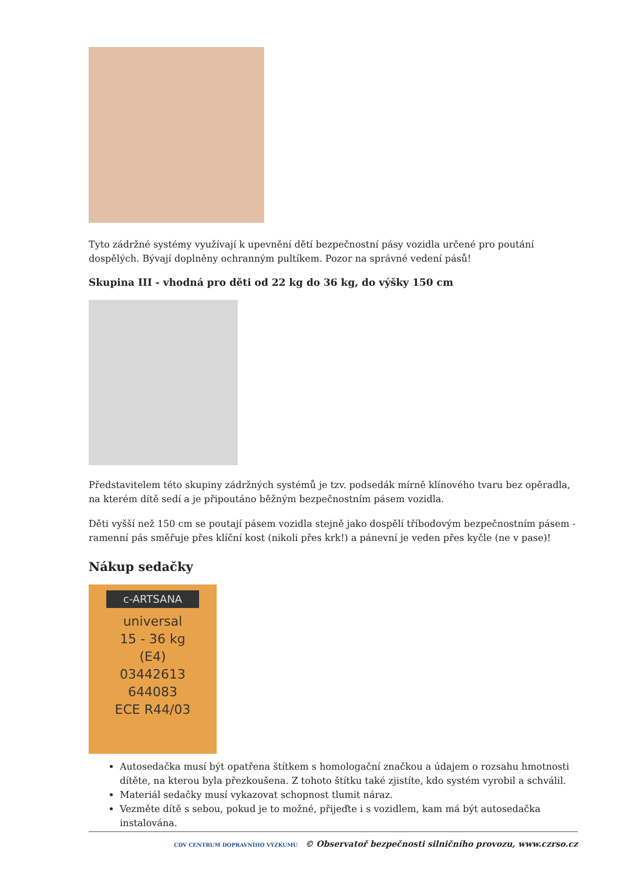Tyto zádržné systémy využívají k upevnění dětí bezpečnostní pásy vozidla určené pro poutání dospělých. Bývají doplněny ochranným pultíkem. Pozor na správné vedení pásů!
Skupina III - vhodná pro děti od 22 kg do 36 kg, do výšky 150 cm
Představitelem této skupiny zádržných systémů je tzv. podsedák mírně klínového tvaru bez opěradla, na kterém dítě sedí a je připoutáno běžným bezpečnostním pásem vozidla.
Děti vyšší než 150 cm se poutají pásem vozidla stejně jako dospělí tříbodovým bezpečnostním pásem - ramenní pás směřuje přes klíční kost (nikoli přes krk!) a pánevní je veden přes kyčle (ne v pase)!
Nákup sedačky
c-ARTSANA
universal
15 - 36 kg
(E4)
03442613
644083
ECE R44/03
Autosedačka musí být opatřena štítkem s homologační značkou a údajem o rozsahu hmotnosti dítěte, na kterou byla přezkoušena. Z tohoto štítku také zjistíte, kdo systém vyrobil a schválil.
Materiál sedačky musí vykazovat schopnost tlumit náraz.
Vezměte dítě s sebou, pokud je to možné, přijeďte i s vozidlem, kam má být autosedačka instalována.
CDV CENTRUM DOPRAVNÍHO VÝZKUMU © Observatoř bezpečnosti silničního provozu, www.czrso.cz